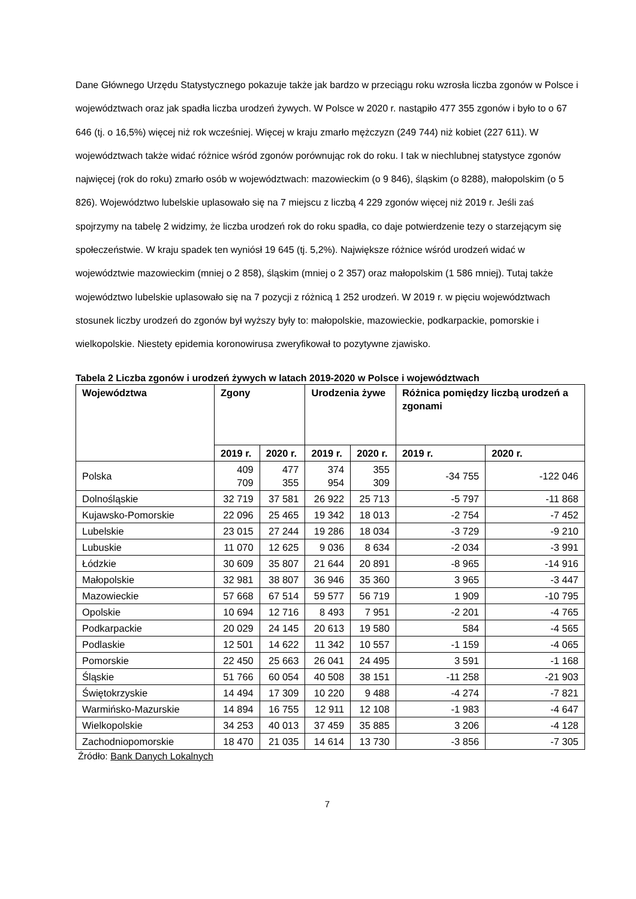Dane Głównego Urzędu Statystycznego pokazuje także jak bardzo w przeciągu roku wzrosła liczba zgonów w Polsce i województwach oraz jak spadła liczba urodzeń żywych. W Polsce w 2020 r. nastąpiło 477 355 zgonów i było to o 67 646 (tj. o 16,5%) więcej niż rok wcześniej. Więcej w kraju zmarło mężczyzn (249 744) niż kobiet (227 611). W województwach także widać różnice wśród zgonów porównując rok do roku. I tak w niechlubnej statystyce zgonów najwięcej (rok do roku) zmarło osób w województwach: mazowieckim (o 9 846), śląskim (o 8288), małopolskim (o 5 826). Województwo lubelskie uplasowało się na 7 miejscu z liczbą 4 229 zgonów więcej niż 2019 r. Jeśli zaś spojrzymy na tabelę 2 widzimy, że liczba urodzeń rok do roku spadła, co daje potwierdzenie tezy o starzejącym się społeczeństwie. W kraju spadek ten wyniósł 19 645 (tj. 5,2%). Największe różnice wśród urodzeń widać w województwie mazowieckim (mniej o 2 858), śląskim (mniej o 2 357) oraz małopolskim (1 586 mniej). Tutaj także województwo lubelskie uplasowało się na 7 pozycji z różnicą 1 252 urodzeń. W 2019 r. w pięciu województwach stosunek liczby urodzeń do zgonów był wyższy były to: małopolskie, mazowieckie, podkarpackie, pomorskie i wielkopolskie. Niestety epidemia koronowirusa zweryfikował to pozytywne zjawisko.
Tabela 2 Liczba zgonów i urodzeń żywych w latach 2019-2020 w Polsce i województwach
| Województwa | Zgony | | Urodzenia żywe | | Różnica pomiędzy liczbą urodzeń a zgonami | |
| --- | --- | --- | --- | --- | --- | --- |
| | 2019 r. | 2020 r. | 2019 r. | 2020 r. | 2019 r. | 2020 r. |
| Polska | 409 709 | 477 355 | 374 954 | 355 309 | -34 755 | -122 046 |
| Dolnośląskie | 32 719 | 37 581 | 26 922 | 25 713 | -5 797 | -11 868 |
| Kujawsko-Pomorskie | 22 096 | 25 465 | 19 342 | 18 013 | -2 754 | -7 452 |
| Lubelskie | 23 015 | 27 244 | 19 286 | 18 034 | -3 729 | -9 210 |
| Lubuskie | 11 070 | 12 625 | 9 036 | 8 634 | -2 034 | -3 991 |
| Łódzkie | 30 609 | 35 807 | 21 644 | 20 891 | -8 965 | -14 916 |
| Małopolskie | 32 981 | 38 807 | 36 946 | 35 360 | 3 965 | -3 447 |
| Mazowieckie | 57 668 | 67 514 | 59 577 | 56 719 | 1 909 | -10 795 |
| Opolskie | 10 694 | 12 716 | 8 493 | 7 951 | -2 201 | -4 765 |
| Podkarpackie | 20 029 | 24 145 | 20 613 | 19 580 | 584 | -4 565 |
| Podlaskie | 12 501 | 14 622 | 11 342 | 10 557 | -1 159 | -4 065 |
| Pomorskie | 22 450 | 25 663 | 26 041 | 24 495 | 3 591 | -1 168 |
| Śląskie | 51 766 | 60 054 | 40 508 | 38 151 | -11 258 | -21 903 |
| Świętokrzyskie | 14 494 | 17 309 | 10 220 | 9 488 | -4 274 | -7 821 |
| Warmińsko-Mazurskie | 14 894 | 16 755 | 12 911 | 12 108 | -1 983 | -4 647 |
| Wielkopolskie | 34 253 | 40 013 | 37 459 | 35 885 | 3 206 | -4 128 |
| Zachodniopomorskie | 18 470 | 21 035 | 14 614 | 13 730 | -3 856 | -7 305 |
Źródło: Bank Danych Lokalnych
7